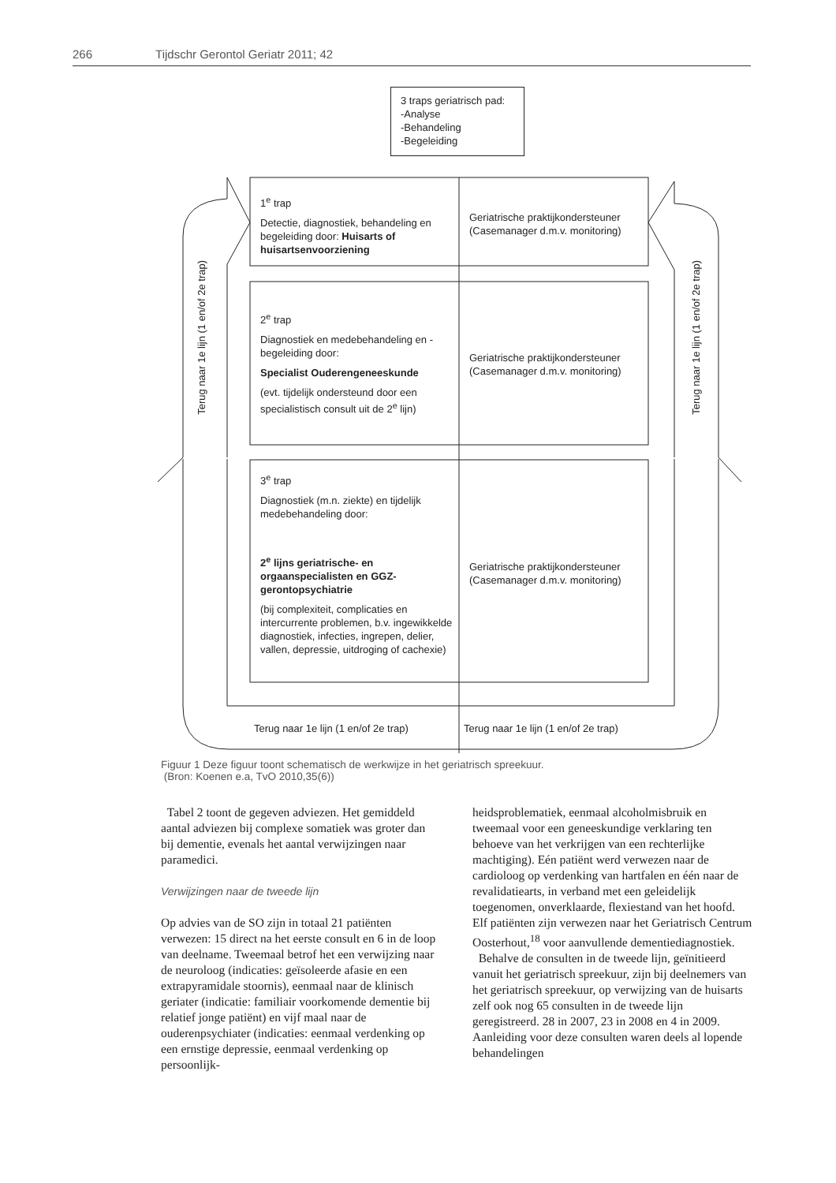266 Tijdschr Gerontol Geriatr 2011; 42
3 traps geriatrisch pad:
-Analyse
-Behandeling
-Begeleiding
1<sup>e</sup> trap
Detectie, diagnostiek, behandeling en begeleiding door: Huisarts of huisartsenvoorziening
Geriatrische praktijkondersteuner (Casemanager d.m.v. monitoring)
2<sup>e</sup> trap
Diagnostiek en medebehandeling en -begeleiding door:
Specialist Ouderengeneeskunde
(evt. tijdelijk ondersteund door een specialistisch consult uit de 2<sup>e</sup> lijn)
Geriatrische praktijkondersteuner (Casemanager d.m.v. monitoring)
3<sup>e</sup> trap
Diagnostiek (m.n. ziekte) en tijdelijk medebehandeling door:
2<sup>e</sup> lijns geriatrische- en orgaanspecialisten en GGZ-gerontopsychiatrie
(bij complexiteit, complicaties en intercurrente problemen, b.v. ingewikkelde diagnostiek, infecties, ingrepen, delier, vallen, depressie, uitdroging of cachexie)
Geriatrische praktijkondersteuner (Casemanager d.m.v. monitoring)
Terug naar 1e lijn (1 en/of 2e trap)
Terug naar 1e lijn (1 en/of 2e trap)
Terug naar 1e lijn (1 en/of 2e trap)
Terug naar 1e lijn (1 en/of 2e trap)
Figuur 1 Deze figuur toont schematisch de werkwijze in het geriatrisch spreekuur.
(Bron: Koenen e.a, TvO 2010,35(6))
Tabel 2 toont de gegeven adviezen. Het gemiddeld aantal adviezen bij complexe somatiek was groter dan bij dementie, evenals het aantal verwijzingen naar paramedici.
Verwijzingen naar de tweede lijn
Op advies van de SO zijn in totaal 21 patiënten verwezen: 15 direct na het eerste consult en 6 in de loop van deelname. Tweemaal betrof het een verwijzing naar de neuroloog (indicaties: geïsoleerde afasie en een extrapyramidale stoornis), eenmaal naar de klinisch geriater (indicatie: familiair voorkomende dementie bij relatief jonge patiënt) en vijf maal naar de ouderenpsychiater (indicaties: eenmaal verdenking op een ernstige depressie, eenmaal verdenking op persoonlijk-
heidsproblematiek, eenmaal alcoholmisbruik en tweemaal voor een geneeskundige verklaring ten behoeve van het verkrijgen van een rechterlijke machtiging). Eén patiënt werd verwezen naar de cardioloog op verdenking van hartfalen en één naar de revalidatiearts, in verband met een geleidelijk toegenomen, onverklaarde, flexiestand van het hoofd. Elf patiënten zijn verwezen naar het Geriatrisch Centrum Oosterhout,<sup>18</sup> voor aanvullende dementiediagnostiek.
Behalve de consulten in de tweede lijn, geïnitieerd vanuit het geriatrisch spreekuur, zijn bij deelnemers van het geriatrisch spreekuur, op verwijzing van de huisarts zelf ook nog 65 consulten in de tweede lijn geregistreerd. 28 in 2007, 23 in 2008 en 4 in 2009. Aanleiding voor deze consulten waren deels al lopende behandelingen